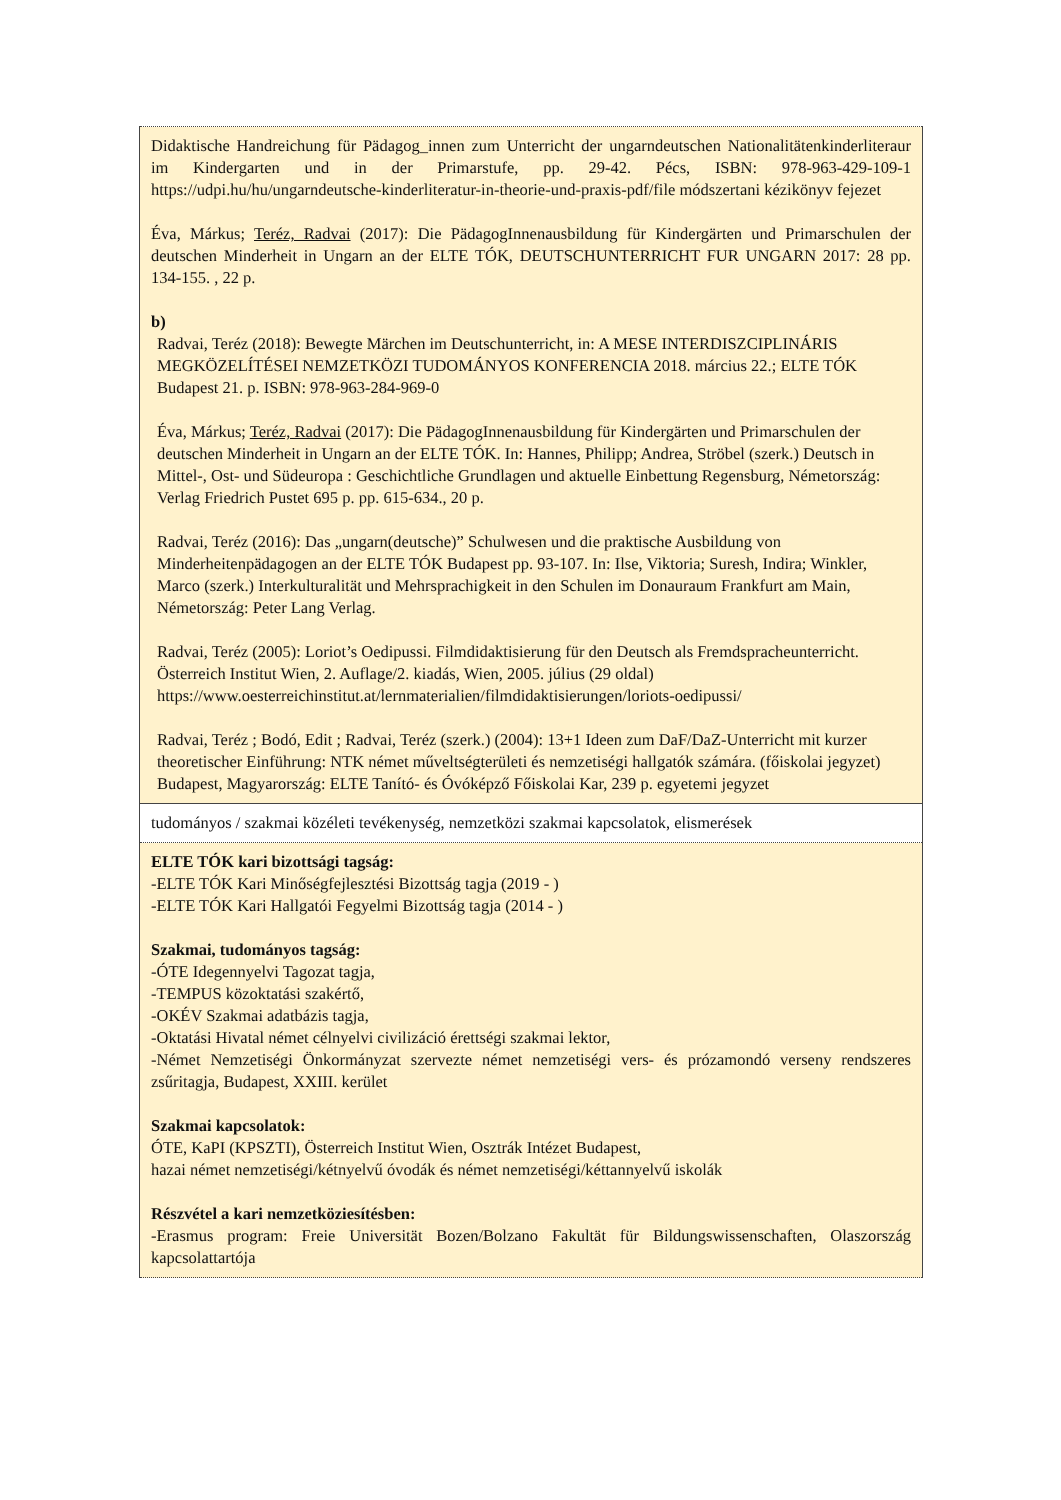| Didaktische Handreichung für Pädagog_innen zum Unterricht der ungarndeutschen Nationalitätenkinderliteraur im Kindergarten und in der Primarstufe, pp. 29-42. Pécs, ISBN: 978-963-429-109-1 https://udpi.hu/hu/ungarndeutsche-kinderliteratur-in-theorie-und-praxis-pdf/file módszertani kézikönyv fejezet Éva, Márkus; Teréz, Radvai (2017): Die PädagogInnenausbildung für Kindergärten und Primarschulen der deutschen Minderheit in Ungarn an der ELTE TÓK, DEUTSCHUNTERRICHT FUR UNGARN 2017: 28 pp. 134-155. , 22 p. b) Radvai, Teréz (2018): Bewegte Märchen im Deutschunterricht, in: A MESE INTERDISZCIPLINÁRIS MEGKÖZELÍTÉSEI NEMZETKÖZI TUDOMÁNYOS KONFERENCIA 2018. március 22.; ELTE TÓK Budapest 21. p. ISBN: 978-963-284-969-0 Éva, Márkus; Teréz, Radvai (2017): Die PädagogInnenausbildung für Kindergärten und Primarschulen der deutschen Minderheit in Ungarn an der ELTE TÓK. In: Hannes, Philipp; Andrea, Ströbel (szerk.) Deutsch in Mittel-, Ost- und Südeuropa : Geschichtliche Grundlagen und aktuelle Einbettung Regensburg, Németország: Verlag Friedrich Pustet 695 p. pp. 615-634., 20 p. Radvai, Teréz (2016): Das „ungarn(deutsche)” Schulwesen und die praktische Ausbildung von Minderheitenpädagogen an der ELTE TÓK Budapest pp. 93-107. In: Ilse, Viktoria; Suresh, Indira; Winkler, Marco (szerk.) Interkulturalität und Mehrsprachigkeit in den Schulen im Donauraum Frankfurt am Main, Németország: Peter Lang Verlag. Radvai, Teréz (2005): Loriot’s Oedipussi. Filmdidaktisierung für den Deutsch als Fremdspracheunterricht. Österreich Institut Wien, 2. Auflage/2. kiadás, Wien, 2005. július (29 oldal) https://www.oesterreichinstitut.at/lernmaterialien/filmdidaktisierungen/loriots-oedipussi/ Radvai, Teréz ; Bodó, Edit ; Radvai, Teréz (szerk.) (2004): 13+1 Ideen zum DaF/DaZ-Unterricht mit kurzer theoretischer Einführung: NTK német műveltségterületi és nemzetiségi hallgatók számára. (főiskolai jegyzet) Budapest, Magyarország: ELTE Tanító- és Óvóképző Főiskolai Kar, 239 p. egyetemi jegyzet |
| tudományos / szakmai közéleti tevékenység, nemzetközi szakmai kapcsolatok, elismerések |
| ELTE TÓK kari bizottsági tagság: -ELTE TÓK Kari Minőségfejlesztési Bizottság tagja (2019 - ) -ELTE TÓK Kari Hallgatói Fegyelmi Bizottság tagja (2014 - ) Szakmai, tudományos tagság: -ÓTE Idegennyelvi Tagozat tagja, -TEMPUS közoktatási szakértő, -OKÉV Szakmai adatbázis tagja, -Oktatási Hivatal német célnyelvi civilizáció érettségi szakmai lektor, -Német Nemzetiségi Önkormányzat szervezte német nemzetiségi vers- és prózamondó verseny rendszeres zsűritagja, Budapest, XXIII. kerület Szakmai kapcsolatok: ÓTE, KaPI (KPSZTI), Österreich Institut Wien, Osztrák Intézet Budapest, hazai német nemzetiségi/kétnyelvű óvodák és német nemzetiségi/kéttannyelvű iskolák Részvétel a kari nemzetköziesítésben: -Erasmus program: Freie Universität Bozen/Bolzano Fakultät für Bildungswissenschaften, Olaszország kapcsolattartója |